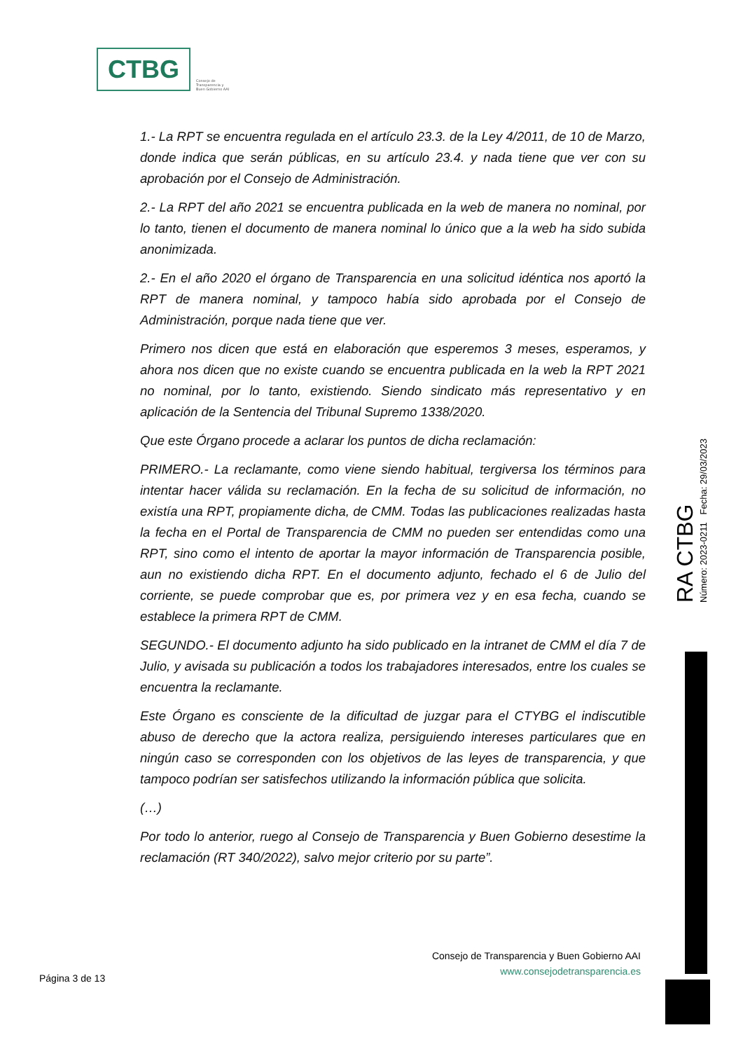CTBG
Consejo de
Transparencia y
Buen Gobierno AAI
1.- La RPT se encuentra regulada en el artículo 23.3. de la Ley 4/2011, de 10 de Marzo, donde indica que serán públicas, en su artículo 23.4. y nada tiene que ver con su aprobación por el Consejo de Administración.
2.- La RPT del año 2021 se encuentra publicada en la web de manera no nominal, por lo tanto, tienen el documento de manera nominal lo único que a la web ha sido subida anonimizada.
2.- En el año 2020 el órgano de Transparencia en una solicitud idéntica nos aportó la RPT de manera nominal, y tampoco había sido aprobada por el Consejo de Administración, porque nada tiene que ver.
Primero nos dicen que está en elaboración que esperemos 3 meses, esperamos, y ahora nos dicen que no existe cuando se encuentra publicada en la web la RPT 2021 no nominal, por lo tanto, existiendo. Siendo sindicato más representativo y en aplicación de la Sentencia del Tribunal Supremo 1338/2020.
Que este Órgano procede a aclarar los puntos de dicha reclamación:
PRIMERO.- La reclamante, como viene siendo habitual, tergiversa los términos para intentar hacer válida su reclamación. En la fecha de su solicitud de información, no existía una RPT, propiamente dicha, de CMM. Todas las publicaciones realizadas hasta la fecha en el Portal de Transparencia de CMM no pueden ser entendidas como una RPT, sino como el intento de aportar la mayor información de Transparencia posible, aun no existiendo dicha RPT. En el documento adjunto, fechado el 6 de Julio del corriente, se puede comprobar que es, por primera vez y en esa fecha, cuando se establece la primera RPT de CMM.
SEGUNDO.- El documento adjunto ha sido publicado en la intranet de CMM el día 7 de Julio, y avisada su publicación a todos los trabajadores interesados, entre los cuales se encuentra la reclamante.
Este Órgano es consciente de la dificultad de juzgar para el CTYBG el indiscutible abuso de derecho que la actora realiza, persiguiendo intereses particulares que en ningún caso se corresponden con los objetivos de las leyes de transparencia, y que tampoco podrían ser satisfechos utilizando la información pública que solicita.
(…)
Por todo lo anterior, ruego al Consejo de Transparencia y Buen Gobierno desestime la reclamación (RT 340/2022), salvo mejor criterio por su parte”.
RA CTBG
Número: 2023-0211 Fecha: 29/03/2023
Consejo de Transparencia y Buen Gobierno AAI
www.consejodetransparencia.es
Página 3 de 13